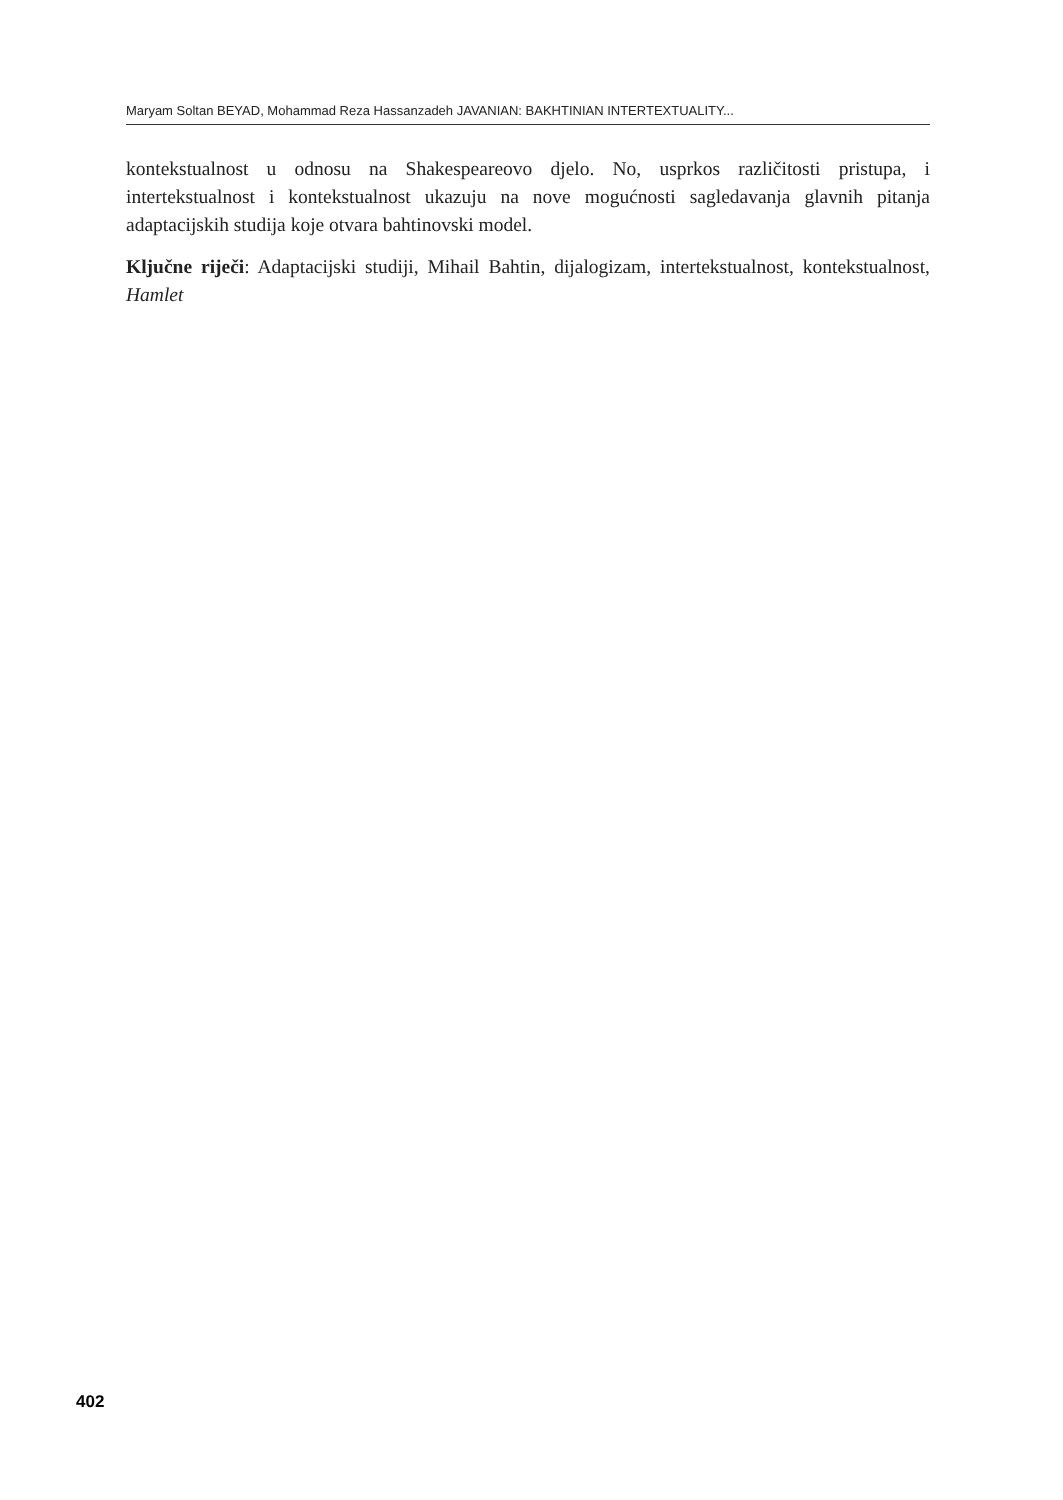Maryam Soltan BEYAD, Mohammad Reza Hassanzadeh JAVANIAN: BAKHTINIAN INTERTEXTUALITY...
kontekstualnost u odnosu na Shakespeareovo djelo. No, usprkos različitosti pristupa, i intertekstualnost i kontekstualnost ukazuju na nove mogućnosti sagledavanja glavnih pitanja adaptacijskih studija koje otvara bahtinovski model.
Ključne riječi: Adaptacijski studiji, Mihail Bahtin, dijalogizam, intertekstualnost, kontekstualnost, Hamlet
402